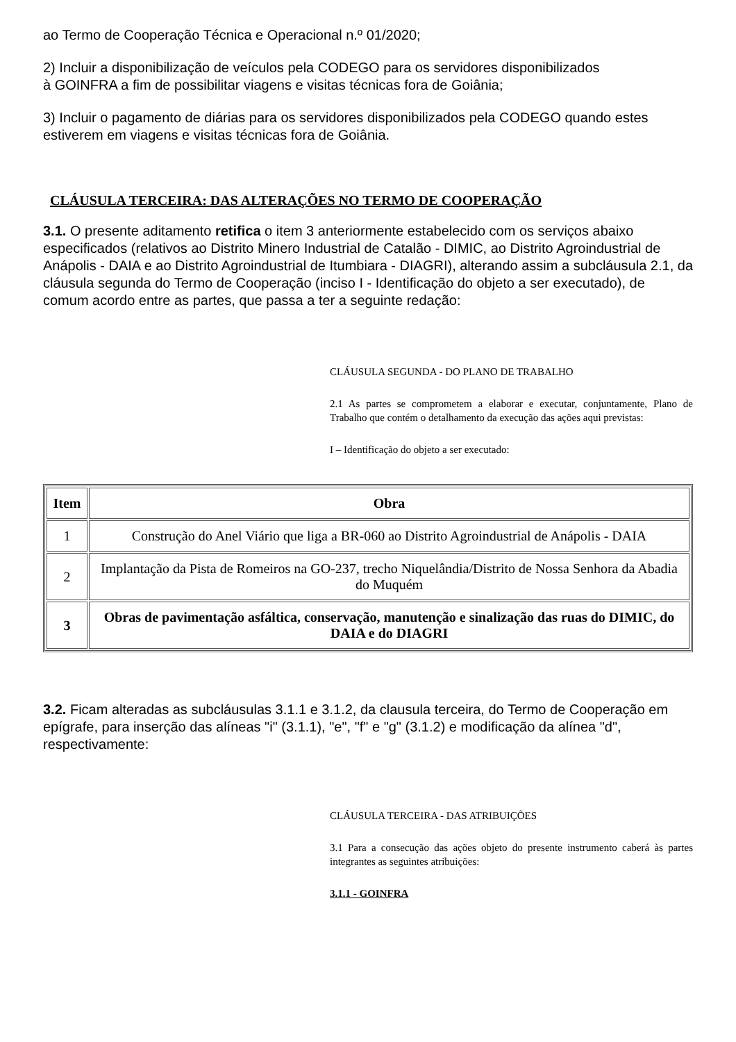ao Termo de Cooperação Técnica e Operacional n.º 01/2020;
2) Incluir a disponibilização de veículos pela CODEGO para os servidores disponibilizados
à GOINFRA a fim de possibilitar viagens e visitas técnicas fora de Goiânia;
3) Incluir o pagamento de diárias para os servidores disponibilizados pela CODEGO quando estes estiverem em viagens e visitas técnicas fora de Goiânia.
CLÁUSULA TERCEIRA: DAS ALTERAÇÕES NO TERMO DE COOPERAÇÃO
3.1. O presente aditamento retifica o item 3 anteriormente estabelecido com os serviços abaixo especificados (relativos ao Distrito Minero Industrial de Catalão - DIMIC, ao Distrito Agroindustrial de Anápolis - DAIA e ao Distrito Agroindustrial de Itumbiara - DIAGRI), alterando assim a subcláusula 2.1, da cláusula segunda do Termo de Cooperação (inciso I - Identificação do objeto a ser executado), de comum acordo entre as partes, que passa a ter a seguinte redação:
CLÁUSULA SEGUNDA - DO PLANO DE TRABALHO
2.1 As partes se comprometem a elaborar e executar, conjuntamente, Plano de Trabalho que contém o detalhamento da execução das ações aqui previstas:
I – Identificação do objeto a ser executado:
| Item | Obra |
| --- | --- |
| 1 | Construção do Anel Viário que liga a BR-060 ao Distrito Agroindustrial de Anápolis - DAIA |
| 2 | Implantação da Pista de Romeiros na GO-237, trecho Niquelândia/Distrito de Nossa Senhora da Abadia do Muquém |
| 3 | Obras de pavimentação asfáltica, conservação, manutenção e sinalização das ruas do DIMIC, do DAIA e do DIAGRI |
3.2. Ficam alteradas as subcláusulas 3.1.1 e 3.1.2, da clausula terceira, do Termo de Cooperação em epígrafe, para inserção das alíneas "i" (3.1.1), "e", "f" e "g" (3.1.2) e modificação da alínea "d", respectivamente:
CLÁUSULA TERCEIRA - DAS ATRIBUIÇÕES
3.1 Para a consecução das ações objeto do presente instrumento caberá às partes integrantes as seguintes atribuições:
3.1.1 - GOINFRA